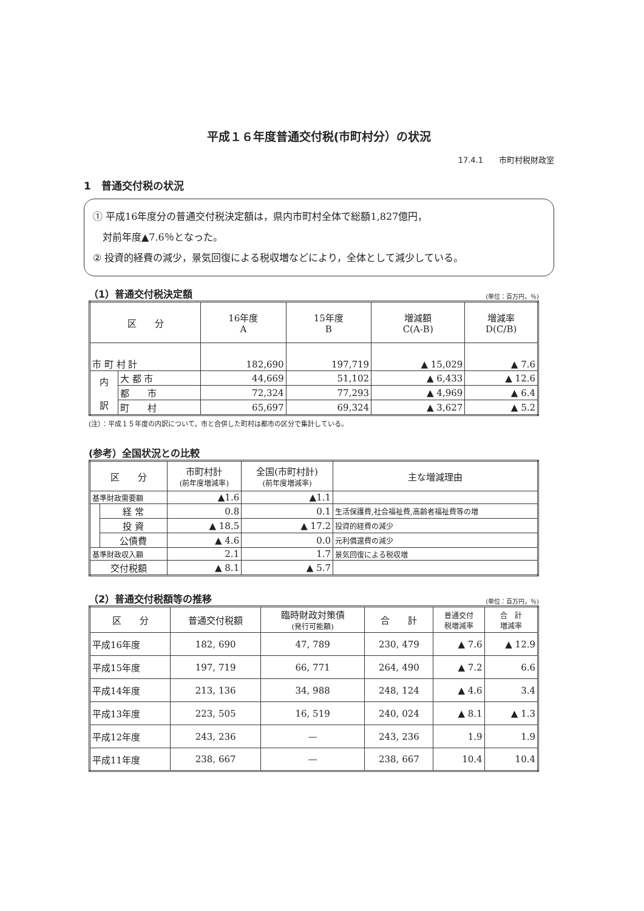平成１６年度普通交付税(市町村分）の状況
17.4.1　　市町村税財政室
1　普通交付税の状況
① 平成16年度分の普通交付税決定額は，県内市町村全体で総額1,827億円，
　対前年度▲7.6％となった。
② 投資的経費の減少，景気回復による税収増などにより，全体として減少している。
（1）普通交付税決定額 (単位：百万円，％)
| 区 分 | | 16年度 A | 15年度 B | 増減額 C(A-B) | 増減率 D(C/B) |
| --- | --- | --- | --- | --- | --- |
| 市 町 村 計 | | 182,690 | 197,719 | ▲ 15,029 | ▲ 7.6 |
| 内 訳 | 大 都 市 | 44,669 | 51,102 | ▲ 6,433 | ▲ 12.6 |
| | 都 市 | 72,324 | 77,293 | ▲ 4,969 | ▲ 6.4 |
| | 町 村 | 65,697 | 69,324 | ▲ 3,627 | ▲ 5.2 |
(注）：平成１５年度の内訳について，市と合併した町村は都市の区分で集計している。
(参考）全国状況との比較
| 区 分 | | 市町村計 (前年度増減率) | 全国(市町村計) (前年度増減率) | 主な増減理由 |
| --- | --- | --- | --- | --- |
| 基準財政需要額 | | ▲1.6 | ▲1.1 | |
| | 経 常 | 0.8 | 0.1 | 生活保護費,社会福祉費,高齢者福祉費等の増 |
| | 投 資 | ▲ 18.5 | ▲ 17.2 | 投資的経費の減少 |
| | 公債費 | ▲ 4.6 | 0.0 | 元利償還費の減少 |
| 基準財政収入額 | | 2.1 | 1.7 | 景気回復による税収増 |
| 交付税額 | | ▲ 8.1 | ▲ 5.7 | |
（2）普通交付税額等の推移 (単位：百万円，％)
| 区 分 | 普通交付税額 | 臨時財政対策債 (発行可能額) | 合 計 | 普通交付 税増減率 | 合 計 増減率 |
| --- | --- | --- | --- | --- | --- |
| 平成16年度 | 182, 690 | 47, 789 | 230, 479 | ▲ 7.6 | ▲ 12.9 |
| 平成15年度 | 197, 719 | 66, 771 | 264, 490 | ▲ 7.2 | 6.6 |
| 平成14年度 | 213, 136 | 34, 988 | 248, 124 | ▲ 4.6 | 3.4 |
| 平成13年度 | 223, 505 | 16, 519 | 240, 024 | ▲ 8.1 | ▲ 1.3 |
| 平成12年度 | 243, 236 | — | 243, 236 | 1.9 | 1.9 |
| 平成11年度 | 238, 667 | — | 238, 667 | 10.4 | 10.4 |